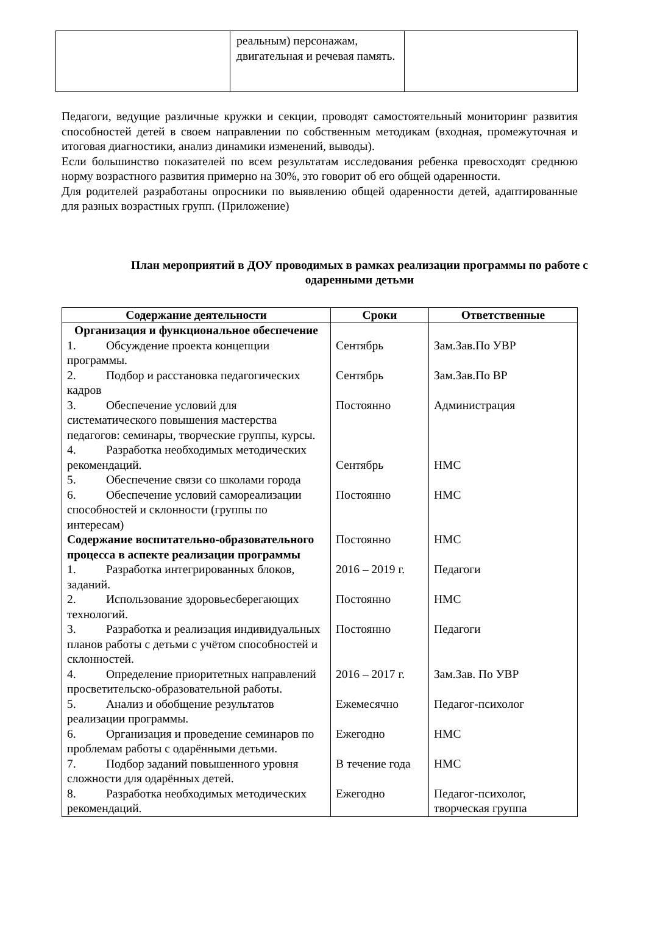| | реальным) персонажам, двигательная и речевая память. | |
Педагоги, ведущие различные кружки и секции, проводят самостоятельный мониторинг развития способностей детей в своем направлении по собственным методикам (входная, промежуточная и итоговая диагностики, анализ динамики изменений, выводы).
Если большинство показателей по всем результатам исследования ребенка превосходят среднюю норму возрастного развития примерно на 30%, это говорит об его общей одаренности.
Для родителей разработаны опросники по выявлению общей одаренности детей, адаптированные для разных возрастных групп. (Приложение)
План мероприятий в ДОУ проводимых в рамках реализации программы по работе с одаренными детьми
| Содержание деятельности | Сроки | Ответственные |
| --- | --- | --- |
| Организация и функциональное обеспечение | | |
| 1. Обсуждение проекта концепции программы. | Сентябрь | Зам.Зав.По УВР |
| 2. Подбор и расстановка педагогических кадров | Сентябрь | Зам.Зав.По ВР |
| 3. Обеспечение условий для систематического повышения мастерства педагогов: семинары, творческие группы, курсы. | Постоянно | Администрация |
| 4. Разработка необходимых методических рекомендаций. | Сентябрь | НМС |
| 5. Обеспечение связи со школами города | | |
| 6. Обеспечение условий самореализации способностей и склонности (группы по интересам) | Постоянно | НМС |
| Содержание воспитательно-образовательного процесса в аспекте реализации программы | Постоянно | НМС |
| 1. Разработка интегрированных блоков, заданий. | 2016 – 2019 г. | Педагоги |
| 2. Использование здоровьесберегающих технологий. | Постоянно | НМС |
| 3. Разработка и реализация индивидуальных планов работы с детьми с учётом способностей и склонностей. | Постоянно | Педагоги |
| 4. Определение приоритетных направлений просветительско-образовательной работы. | 2016 – 2017 г. | Зам.Зав. По УВР |
| 5. Анализ и обобщение результатов реализации программы. | Ежемесячно | Педагог-психолог |
| 6. Организация и проведение семинаров по проблемам работы с одарёнными детьми. | Ежегодно | НМС |
| 7. Подбор заданий повышенного уровня сложности для одарённых детей. | В течение года | НМС |
| 8. Разработка необходимых методических рекомендаций. | Ежегодно | Педагог-психолог, творческая группа |